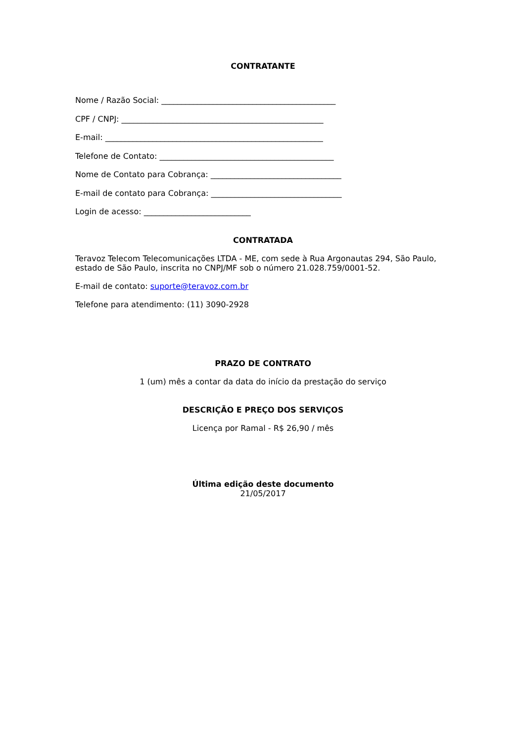CONTRATANTE
Nome / Razão Social: ____________________________________________
CPF / CNPJ: ___________________________________________________
E-mail: _______________________________________________________
Telefone de Contato: ____________________________________________
Nome de Contato para Cobrança: _________________________________
E-mail de contato para Cobrança: _________________________________
Login de acesso: ___________________________
CONTRATADA
Teravoz Telecom Telecomunicações LTDA - ME, com sede à Rua Argonautas 294, São Paulo, estado de São Paulo, inscrita no CNPJ/MF sob o número 21.028.759/0001-52.
E-mail de contato: suporte@teravoz.com.br
Telefone para atendimento: (11) 3090-2928
PRAZO DE CONTRATO
1 (um) mês a contar da data do início da prestação do serviço
DESCRIÇÃO E PREÇO DOS SERVIÇOS
Licença por Ramal - R$ 26,90 / mês
Última edição deste documento
21/05/2017